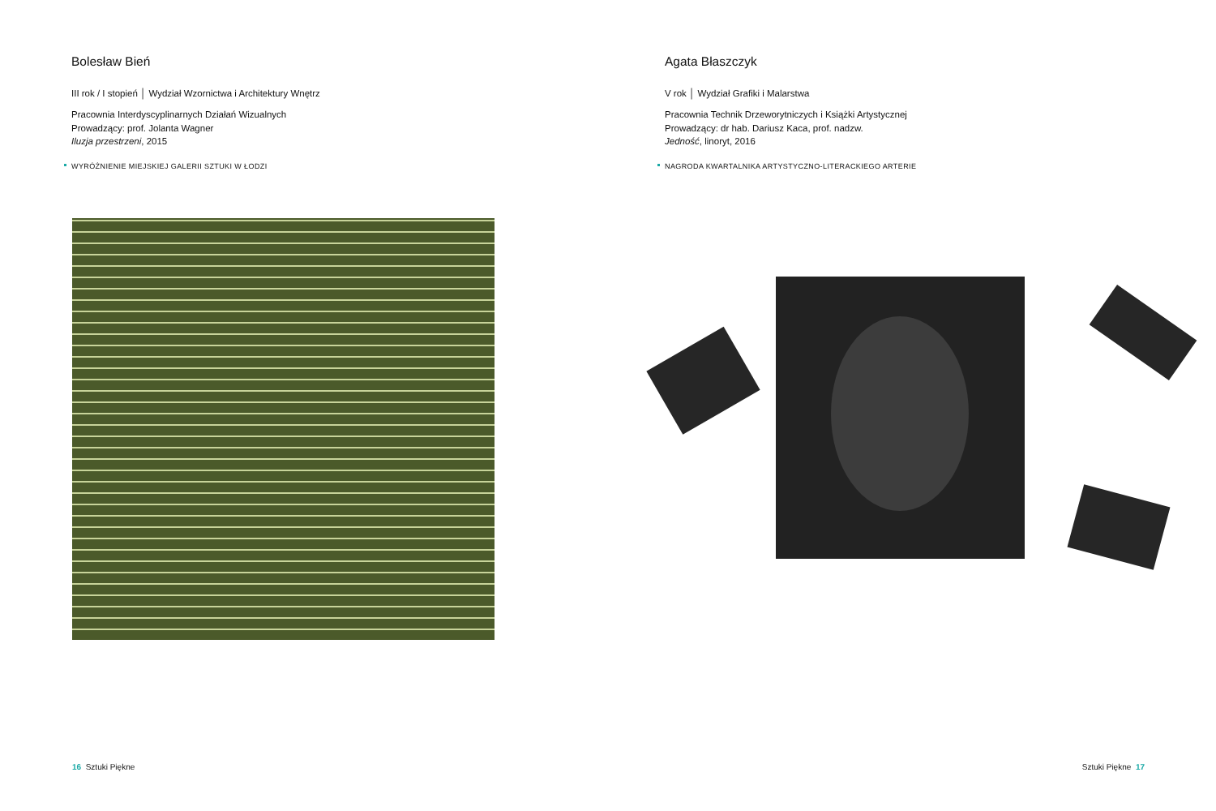Bolesław Bień
III rok / I stopień │ Wydział Wzornictwa i Architektury Wnętrz
Pracownia Interdyscyplinarnych Działań Wizualnych
Prowadzący: prof. Jolanta Wagner
Iluzja przestrzeni, 2015
WYRÓŻNIENIE MIEJSKIEJ GALERII SZTUKI W ŁODZI
16 Sztuki Piękne
Agata Błaszczyk
V rok │ Wydział Grafiki i Malarstwa
Pracownia Technik Drzeworytniczych i Książki Artystycznej
Prowadzący: dr hab. Dariusz Kaca, prof. nadzw.
Jedność, linoryt, 2016
NAGRODA KWARTALNIKA ARTYSTYCZNO-LITERACKIEGO ARTERIE
Sztuki Piękne 17